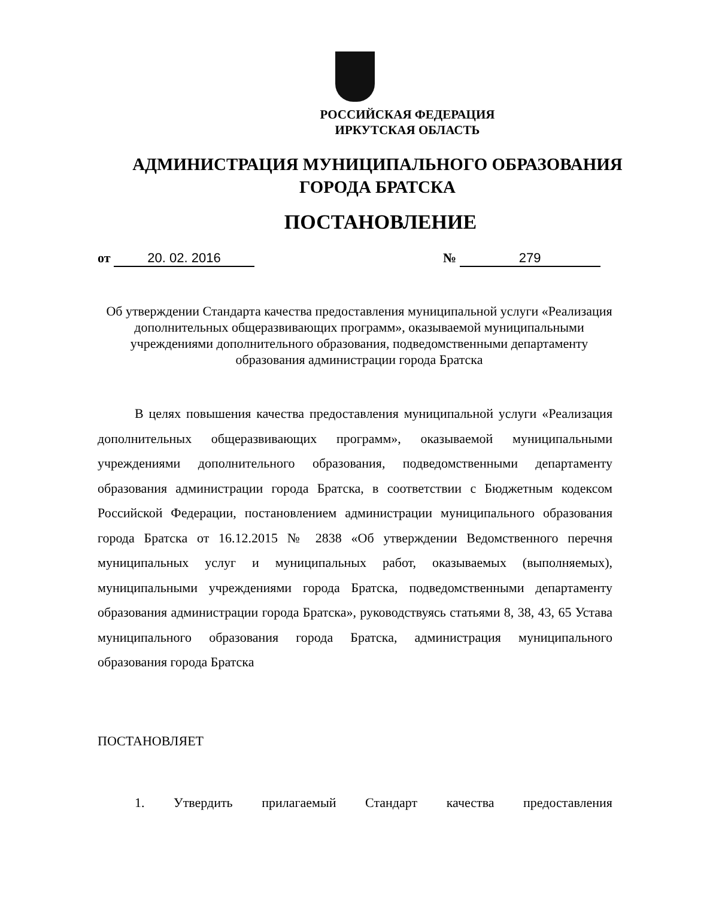РОССИЙСКАЯ ФЕДЕРАЦИЯ
ИРКУТСКАЯ ОБЛАСТЬ
АДМИНИСТРАЦИЯ МУНИЦИПАЛЬНОГО ОБРАЗОВАНИЯ
ГОРОДА БРАТСКА
ПОСТАНОВЛЕНИЕ
от 20. 02. 2016 № 279
Об утверждении Стандарта качества предоставления муниципальной услуги «Реализация дополнительных общеразвивающих программ», оказываемой муниципальными учреждениями дополнительного образования, подведомственными департаменту образования администрации города Братска
В целях повышения качества предоставления муниципальной услуги «Реализация дополнительных общеразвивающих программ», оказываемой муниципальными учреждениями дополнительного образования, подведомственными департаменту образования администрации города Братска, в соответствии с Бюджетным кодексом Российской Федерации, постановлением администрации муниципального образования города Братска от 16.12.2015 № 2838 «Об утверждении Ведомственного перечня муниципальных услуг и муниципальных работ, оказываемых (выполняемых), муниципальными учреждениями города Братска, подведомственными департаменту образования администрации города Братска», руководствуясь статьями 8, 38, 43, 65 Устава муниципального образования города Братска, администрация муниципального образования города Братска
ПОСТАНОВЛЯЕТ
1. Утвердить прилагаемый Стандарт качества предоставления